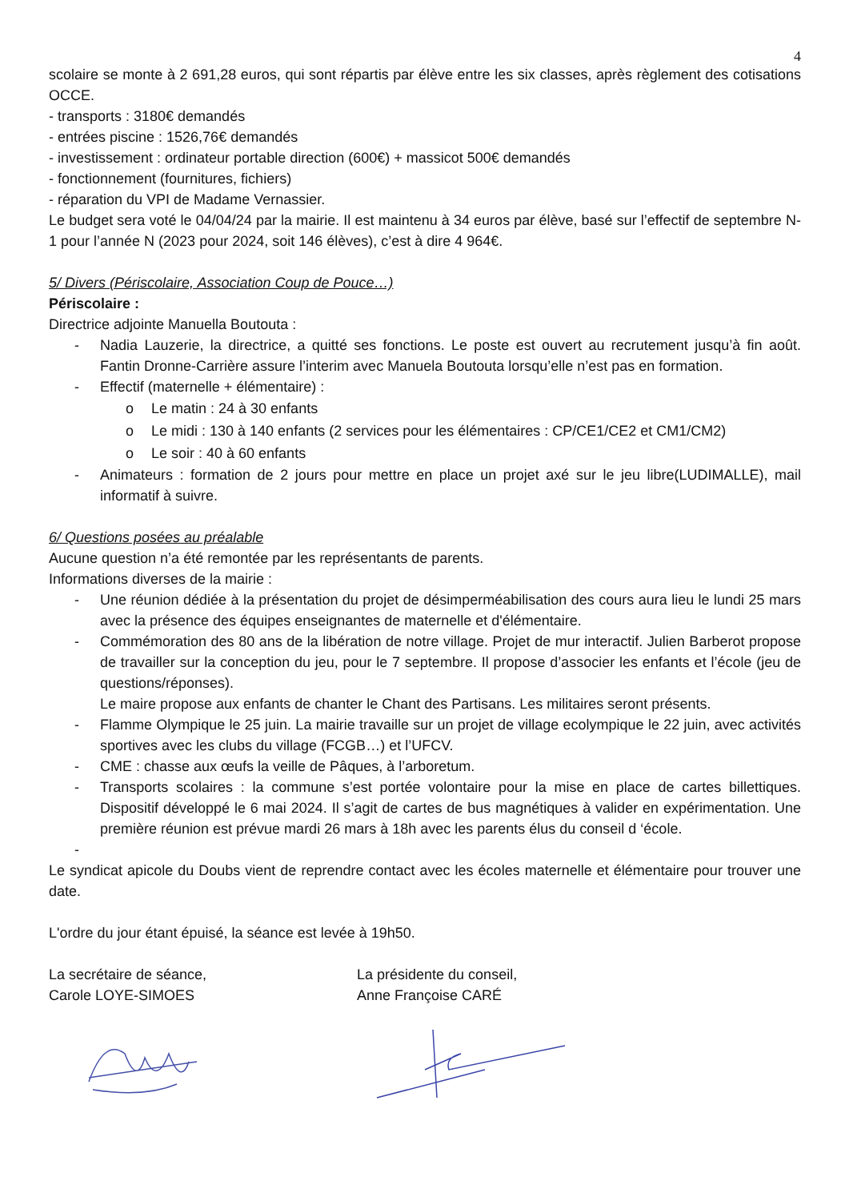4
scolaire se monte à 2 691,28 euros, qui sont répartis par élève entre les six classes, après règlement des cotisations OCCE.
- transports : 3180€ demandés
- entrées piscine : 1526,76€ demandés
- investissement : ordinateur portable direction (600€) + massicot 500€ demandés
- fonctionnement (fournitures, fichiers)
- réparation du VPI de Madame Vernassier.
Le budget sera voté le 04/04/24 par la mairie. Il est maintenu à 34 euros par élève, basé sur l’effectif de septembre N-1 pour l’année N (2023 pour 2024, soit 146 élèves), c’est à dire 4 964€.
5/ Divers (Périscolaire, Association Coup de Pouce…)
Périscolaire :
Directrice adjointe Manuella Boutouta :
- Nadia Lauzerie, la directrice, a quitté ses fonctions. Le poste est ouvert au recrutement jusqu’à fin août. Fantin Dronne-Carrière assure l’interim avec Manuela Boutouta lorsqu’elle n’est pas en formation.
- Effectif (maternelle + élémentaire) :
o Le matin : 24 à 30 enfants
o Le midi : 130 à 140 enfants (2 services pour les élémentaires : CP/CE1/CE2 et CM1/CM2)
o Le soir : 40 à 60 enfants
- Animateurs : formation de 2 jours pour mettre en place un projet axé sur le jeu libre(LUDIMALLE), mail informatif à suivre.
6/ Questions posées au préalable
Aucune question n’a été remontée par les représentants de parents.
Informations diverses de la mairie :
- Une réunion dédiée à la présentation du projet de désimperméabilisation des cours aura lieu le lundi 25 mars avec la présence des équipes enseignantes de maternelle et d'élémentaire.
- Commémoration des 80 ans de la libération de notre village. Projet de mur interactif. Julien Barberot propose de travailler sur la conception du jeu, pour le 7 septembre. Il propose d’associer les enfants et l’école (jeu de questions/réponses).
Le maire propose aux enfants de chanter le Chant des Partisans. Les militaires seront présents.
- Flamme Olympique le 25 juin. La mairie travaille sur un projet de village ecolympique le 22 juin, avec activités sportives avec les clubs du village (FCGB…) et l’UFCV.
- CME : chasse aux œufs la veille de Pâques, à l’arboretum.
- Transports scolaires : la commune s’est portée volontaire pour la mise en place de cartes billettiques. Dispositif développé le 6 mai 2024. Il s’agit de cartes de bus magnétiques à valider en expérimentation. Une première réunion est prévue mardi 26 mars à 18h avec les parents élus du conseil d ‘école.
-
Le syndicat apicole du Doubs vient de reprendre contact avec les écoles maternelle et élémentaire pour trouver une date.
L'ordre du jour étant épuisé, la séance est levée à 19h50.
La secrétaire de séance,
Carole LOYE-SIMOES
La présidente du conseil,
Anne Françoise CARÉ